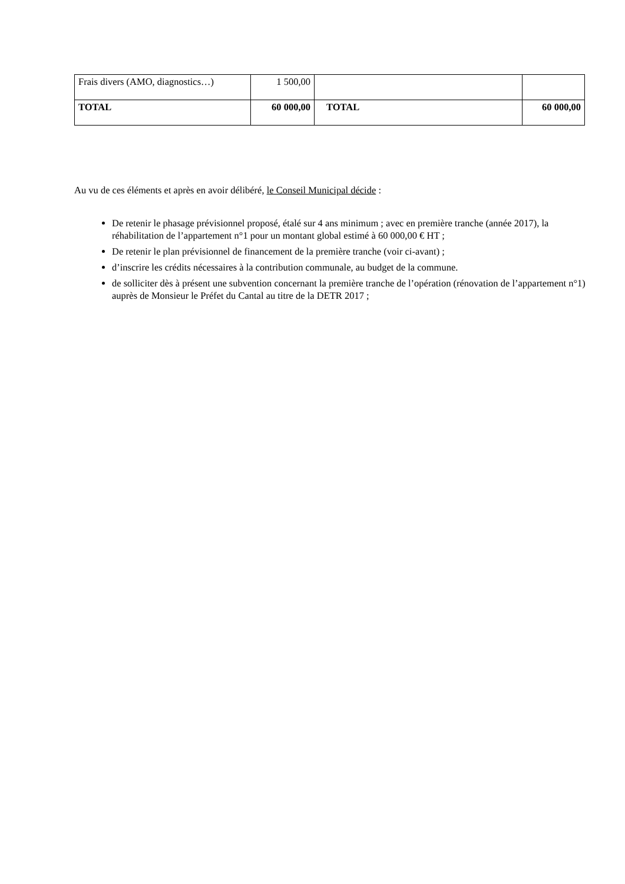| Frais divers (AMO, diagnostics…) | 1 500,00 | | |
| TOTAL | 60 000,00 | TOTAL | 60 000,00 |
Au vu de ces éléments et après en avoir délibéré, le Conseil Municipal décide :
De retenir le phasage prévisionnel proposé, étalé sur 4 ans minimum ; avec en première tranche (année 2017), la réhabilitation de l’appartement n°1 pour un montant global estimé à 60 000,00 € HT ;
De retenir le plan prévisionnel de financement de la première tranche (voir ci-avant) ;
d’inscrire les crédits nécessaires à la contribution communale, au budget de la commune.
de solliciter dès à présent une subvention concernant la première tranche de l’opération (rénovation de l’appartement n°1) auprès de Monsieur le Préfet du Cantal au titre de la DETR 2017 ;